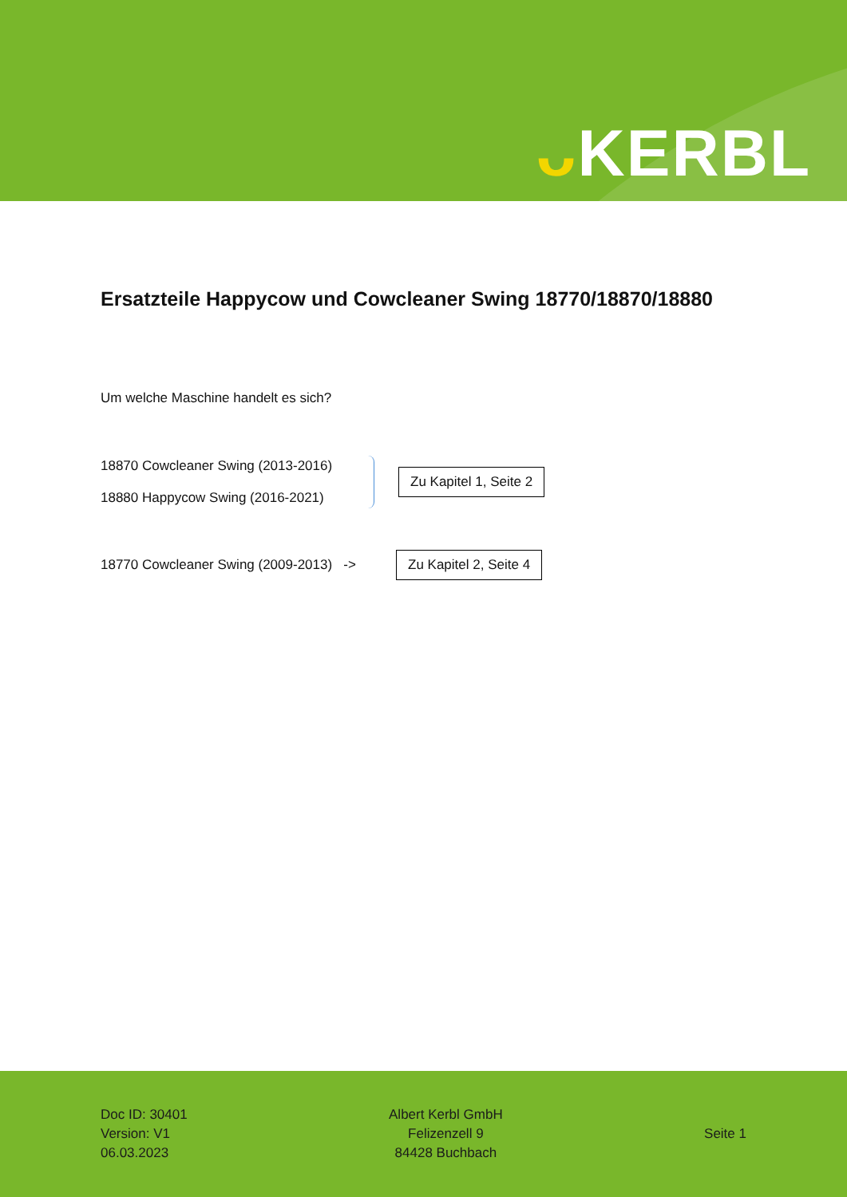ᴗ KERBL
Ersatzteile Happycow und Cowcleaner Swing 18770/18870/18880
Um welche Maschine handelt es sich?
18870 Cowcleaner Swing (2013-2016)
18880 Happycow Swing (2016-2021)
Zu Kapitel 1, Seite 2
18770 Cowcleaner Swing (2009-2013) ->
Zu Kapitel 2, Seite 4
Doc ID: 30401
Version: V1
06.03.2023
Albert Kerbl GmbH
Felizenzell 9
84428 Buchbach
Seite 1